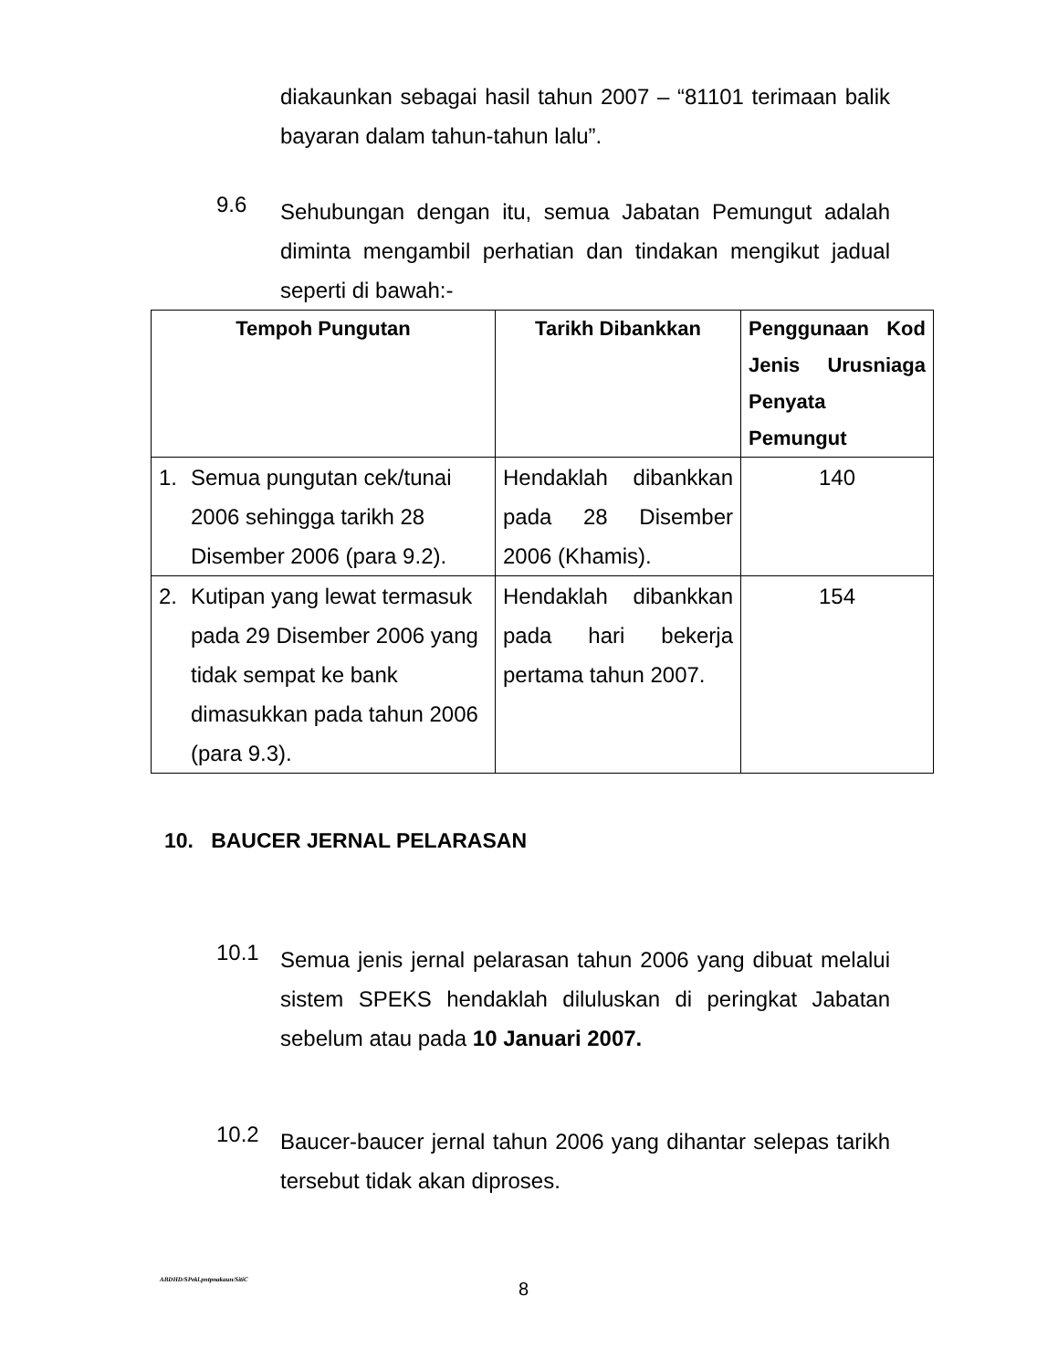diakaunkan sebagai hasil tahun 2007 – “81101 terimaan balik bayaran dalam tahun-tahun lalu”.
9.6
Sehubungan dengan itu, semua Jabatan Pemungut adalah diminta mengambil perhatian dan tindakan mengikut jadual seperti di bawah:-
| Tempoh Pungutan | Tarikh Dibankkan | Penggunaan Kod Jenis Urusniaga Penyata Pemungut |
| --- | --- | --- |
| 1. Semua pungutan cek/tunai 2006 sehingga tarikh 28 Disember 2006 (para 9.2). | Hendaklah dibankkan pada 28 Disember 2006 (Khamis). | 140 |
| 2. Kutipan yang lewat termasuk pada 29 Disember 2006 yang tidak sempat ke bank dimasukkan pada tahun 2006 (para 9.3). | Hendaklah dibankkan pada hari bekerja pertama tahun 2007. | 154 |
10. BAUCER JERNAL PELARASAN
10.1
Semua jenis jernal pelarasan tahun 2006 yang dibuat melalui sistem SPEKS hendaklah diluluskan di peringkat Jabatan sebelum atau pada 10 Januari 2007.
10.2
Baucer-baucer jernal tahun 2006 yang dihantar selepas tarikh tersebut tidak akan diproses.
ABDHD/SPekl.pntpnakaun/SitiC 8